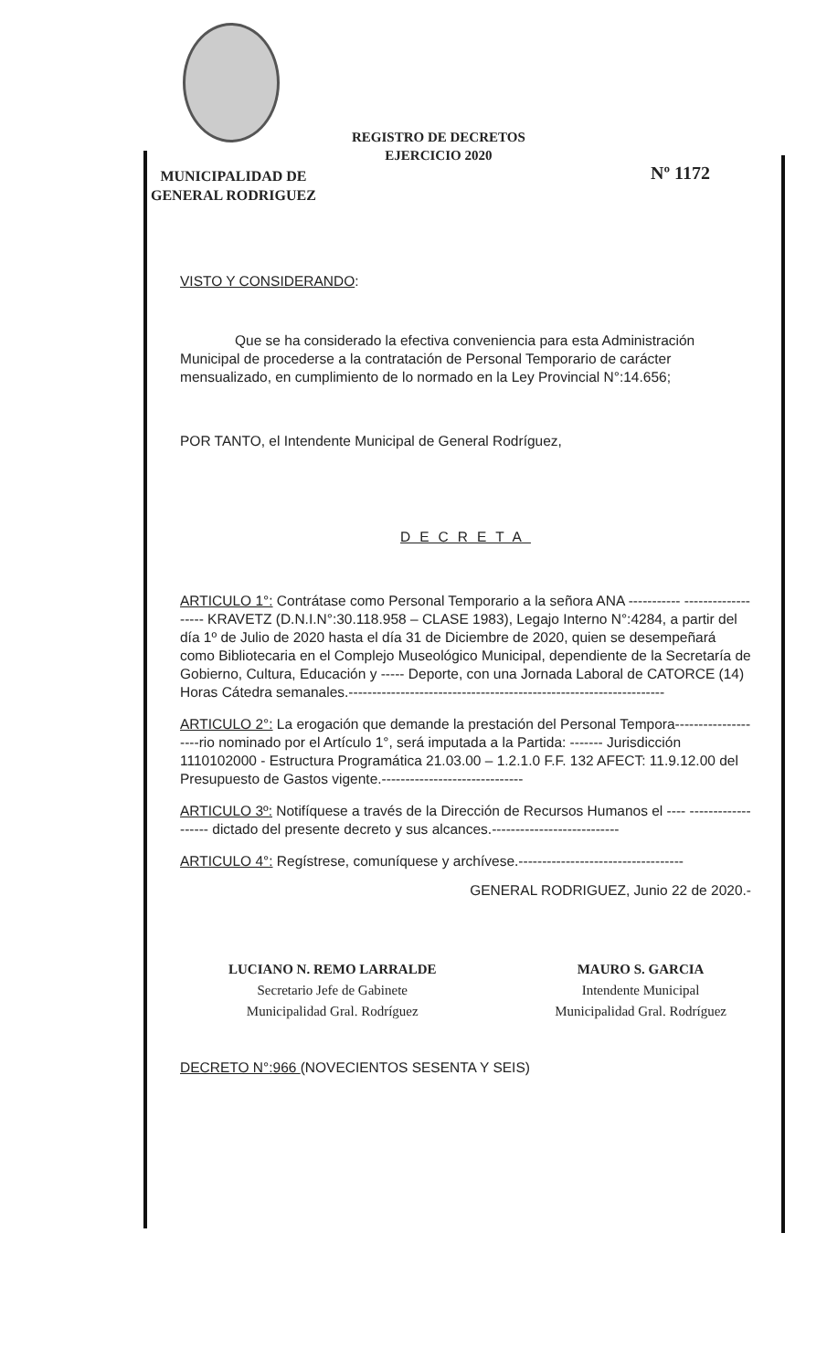REGISTRO DE DECRETOS
EJERCICIO 2020
MUNICIPALIDAD DE
GENERAL RODRIGUEZ
Nº 1172
VISTO Y CONSIDERANDO:
Que se ha considerado la efectiva conveniencia para esta Administración Municipal de procederse a la contratación de Personal Temporario de carácter mensualizado, en cumplimiento de lo normado en la Ley Provincial N°:14.656;
POR TANTO, el Intendente Municipal de General Rodríguez,
DECRETA
ARTICULO 1°: Contrátase como Personal Temporario a la señora ANA ----------- ------------------- KRAVETZ (D.N.I.N°:30.118.958 – CLASE 1983), Legajo Interno N°:4284, a partir del día 1º de Julio de 2020 hasta el día 31 de Diciembre de 2020, quien se desempeñará como Bibliotecaria en el Complejo Museológico Municipal, dependiente de la Secretaría de Gobierno, Cultura, Educación y ----- Deporte, con una Jornada Laboral de CATORCE (14) Horas Cátedra semanales.-------------------------------------------------------------------
ARTICULO 2°: La erogación que demande la prestación del Personal Tempora--------------------rio nominado por el Artículo 1°, será imputada a la Partida: ------- Jurisdicción 1110102000 - Estructura Programática 21.03.00 – 1.2.1.0 F.F. 132 AFECT: 11.9.12.00 del Presupuesto de Gastos vigente.------------------------------
ARTICULO 3º: Notifíquese a través de la Dirección de Recursos Humanos el ---- ------------------- dictado del presente decreto y sus alcances.---------------------------
ARTICULO 4°: Regístrese, comuníquese y archívese.-----------------------------------
GENERAL RODRIGUEZ, Junio 22 de 2020.-
LUCIANO N. REMO LARRALDE
Secretario Jefe de Gabinete
Municipalidad Gral. Rodríguez
MAURO S. GARCIA
Intendente Municipal
Municipalidad Gral. Rodríguez
DECRETO N°:966 (NOVECIENTOS SESENTA Y SEIS)